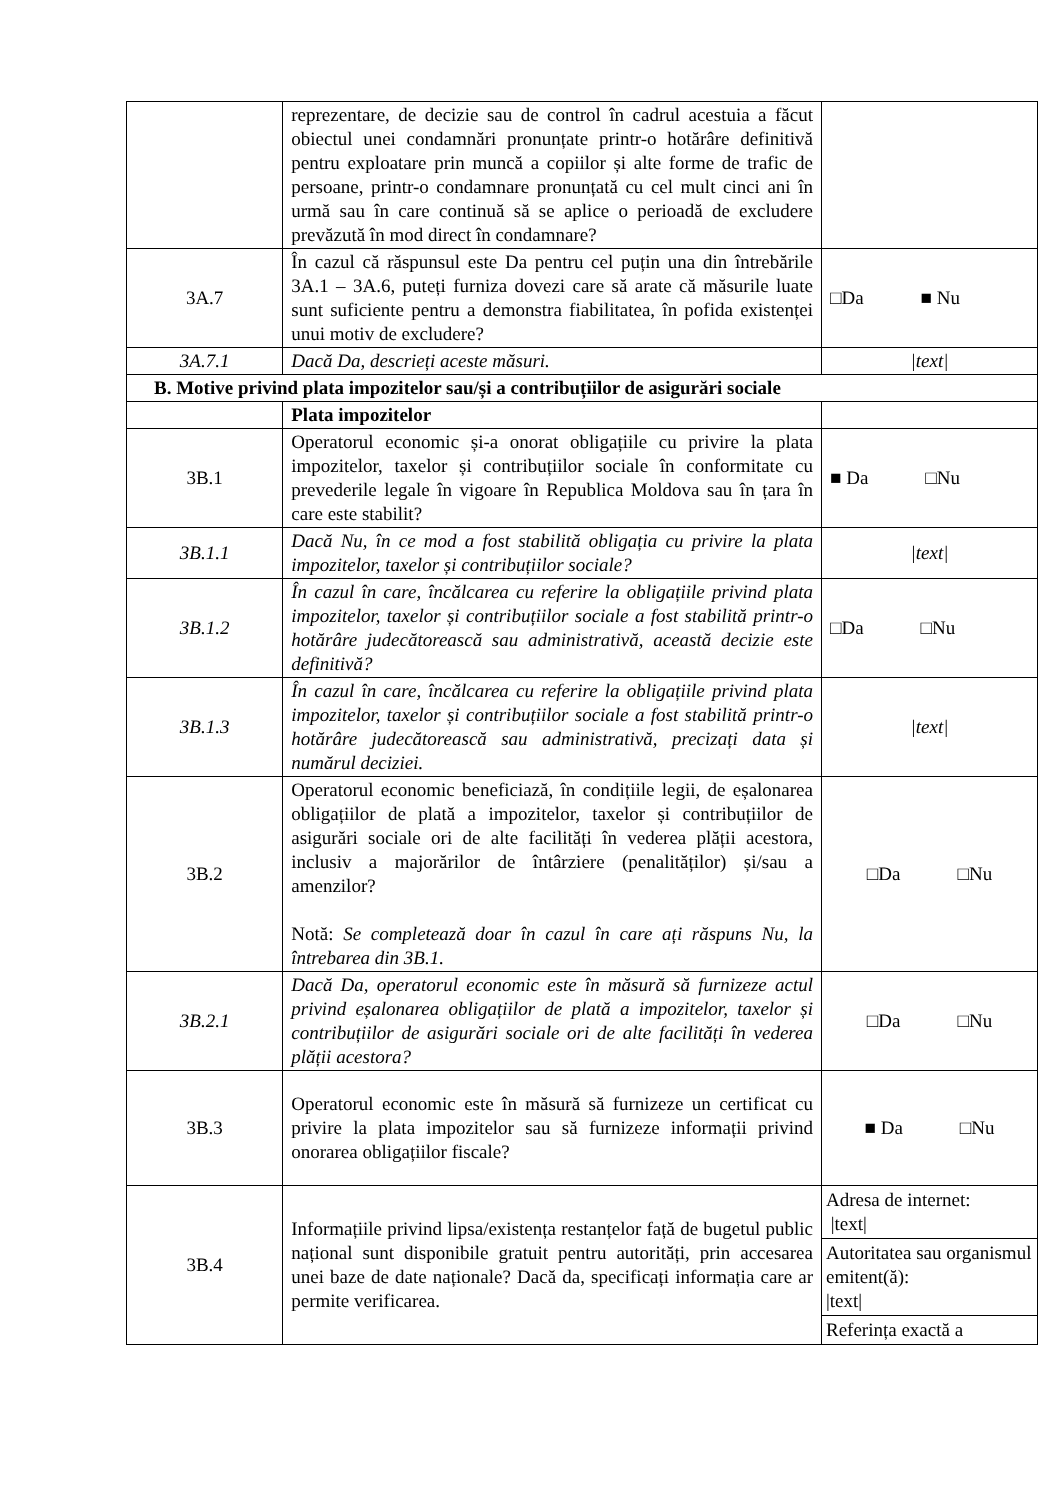| | reprezentare, de decizie sau de control în cadrul acestuia a făcut obiectul unei condamnări pronunțate printr-o hotărâre definitivă pentru exploatare prin muncă a copiilor și alte forme de trafic de persoane, printr-o condamnare pronunțată cu cel mult cinci ani în urmă sau în care continuă să se aplice o perioadă de excludere prevăzută în mod direct în condamnare? | |
| 3A.7 | În cazul că răspunsul este Da pentru cel puțin una din întrebările 3A.1 – 3A.6, puteți furniza dovezi care să arate că măsurile luate sunt suficiente pentru a demonstra fiabilitatea, în pofida existenței unui motiv de excludere? | □Da ■ Nu |
| 3A.7.1 | Dacă Da, descrieți aceste măsuri. | /text/ |
| B. Motive privind plata impozitelor sau/și a contribuțiilor de asigurări sociale | | |
| | Plata impozitelor | |
| 3B.1 | Operatorul economic și-a onorat obligațiile cu privire la plata impozitelor, taxelor și contribuțiilor sociale în conformitate cu prevederile legale în vigoare în Republica Moldova sau în țara în care este stabilit? | ■ Da □Nu |
| 3B.1.1 | Dacă Nu, în ce mod a fost stabilită obligația cu privire la plata impozitelor, taxelor și contribuțiilor sociale? | /text/ |
| 3B.1.2 | În cazul în care, încălcarea cu referire la obligațiile privind plata impozitelor, taxelor și contribuțiilor sociale a fost stabilită printr-o hotărâre judecătorească sau administrativă, această decizie este definitivă? | □Da □Nu |
| 3B.1.3 | În cazul în care, încălcarea cu referire la obligațiile privind plata impozitelor, taxelor și contribuțiilor sociale a fost stabilită printr-o hotărâre judecătorească sau administrativă, precizați data și numărul deciziei. | /text/ |
| 3B.2 | Operatorul economic beneficiază, în condițiile legii, de eșalonarea obligațiilor de plată a impozitelor, taxelor și contribuțiilor de asigurări sociale ori de alte facilități în vederea plății acestora, inclusiv a majorărilor de întârziere (penalităților) și/sau a amenzilor? Notă: Se completează doar în cazul în care ați răspuns Nu, la întrebarea din 3B.1. | □Da □Nu |
| 3B.2.1 | Dacă Da, operatorul economic este în măsură să furnizeze actul privind eșalonarea obligațiilor de plată a impozitelor, taxelor și contribuțiilor de asigurări sociale ori de alte facilități în vederea plății acestora? | □Da □Nu |
| 3B.3 | Operatorul economic este în măsură să furnizeze un certificat cu privire la plata impozitelor sau să furnizeze informații privind onorarea obligațiilor fiscale? | ■ Da □Nu |
| 3B.4 | Informațiile privind lipsa/existența restanțelor față de bugetul public național sunt disponibile gratuit pentru autorități, prin accesarea unei baze de date naționale? Dacă da, specificați informația care ar permite verificarea. | Adresa de internet: /text/ Autoritatea sau organismul emitent(ă): /text/ Referința exactă a |